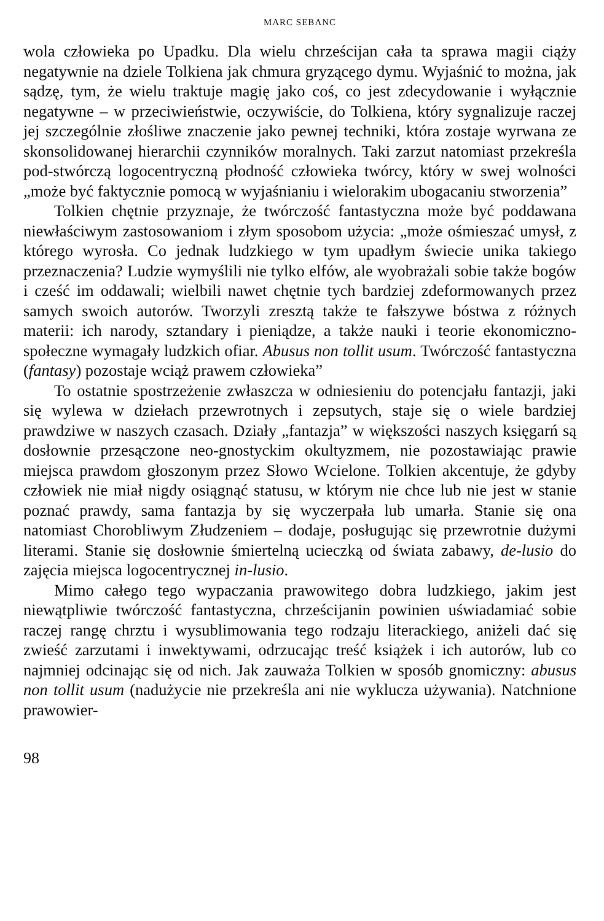MARC SEBANC
wola człowieka po Upadku. Dla wielu chrześcijan cała ta sprawa magii ciąży negatywnie na dziele Tolkiena jak chmura gryzącego dymu. Wyjaśnić to można, jak sądzę, tym, że wielu traktuje magię jako coś, co jest zdecydowanie i wyłącznie negatywne – w przeciwieństwie, oczywiście, do Tolkiena, który sygnalizuje raczej jej szczególnie złośliwe znaczenie jako pewnej techniki, która zostaje wyrwana ze skonsolidowanej hierarchii czynników moralnych. Taki zarzut natomiast przekreśla pod-stwórczą logocentryczną płodność człowieka twórcy, który w swej wolności „może być faktycznie pomocą w wyjaśnianiu i wielorakim ubogacaniu stworzenia”
Tolkien chętnie przyznaje, że twórczość fantastyczna może być poddawana niewłaściwym zastosowaniom i złym sposobom użycia: „może ośmieszać umysł, z którego wyrosła. Co jednak ludzkiego w tym upadłym świecie unika takiego przeznaczenia? Ludzie wymyślili nie tylko elfów, ale wyobrażali sobie także bogów i cześć im oddawali; wielbili nawet chętnie tych bardziej zdeformowanych przez samych swoich autorów. Tworzyli zresztą także te fałszywe bóstwa z różnych materii: ich narody, sztandary i pieniądze, a także nauki i teorie ekonomiczno-społeczne wymagały ludzkich ofiar. Abusus non tollit usum. Twórczość fantastyczna (fantasy) pozostaje wciąż prawem człowieka”
To ostatnie spostrzeżenie zwłaszcza w odniesieniu do potencjału fantazji, jaki się wylewa w dziełach przewrotnych i zepsutych, staje się o wiele bardziej prawdziwe w naszych czasach. Działy „fantazja” w większości naszych księgarń są dosłownie przesączone neo-gnostyckim okultyzmem, nie pozostawiając prawie miejsca prawdom głoszonym przez Słowo Wcielone. Tolkien akcentuje, że gdyby człowiek nie miał nigdy osiągnąć statusu, w którym nie chce lub nie jest w stanie poznać prawdy, sama fantazja by się wyczerpała lub umarła. Stanie się ona natomiast Chorobliwym Złudzeniem – dodaje, posługując się przewrotnie dużymi literami. Stanie się dosłownie śmiertelną ucieczką od świata zabawy, de-lusio do zajęcia miejsca logocentrycznej in-lusio.
Mimo całego tego wypaczania prawowitego dobra ludzkiego, jakim jest niewątpliwie twórczość fantastyczna, chrześcijanin powinien uświadamiać sobie raczej rangę chrztu i wysublimowania tego rodzaju literackiego, aniżeli dać się zwieść zarzutami i inwektywami, odrzucając treść książek i ich autorów, lub co najmniej odcinając się od nich. Jak zauważa Tolkien w sposób gnomiczny: abusus non tollit usum (nadużycie nie przekreśla ani nie wyklucza używania). Natchnione prawowier-
98